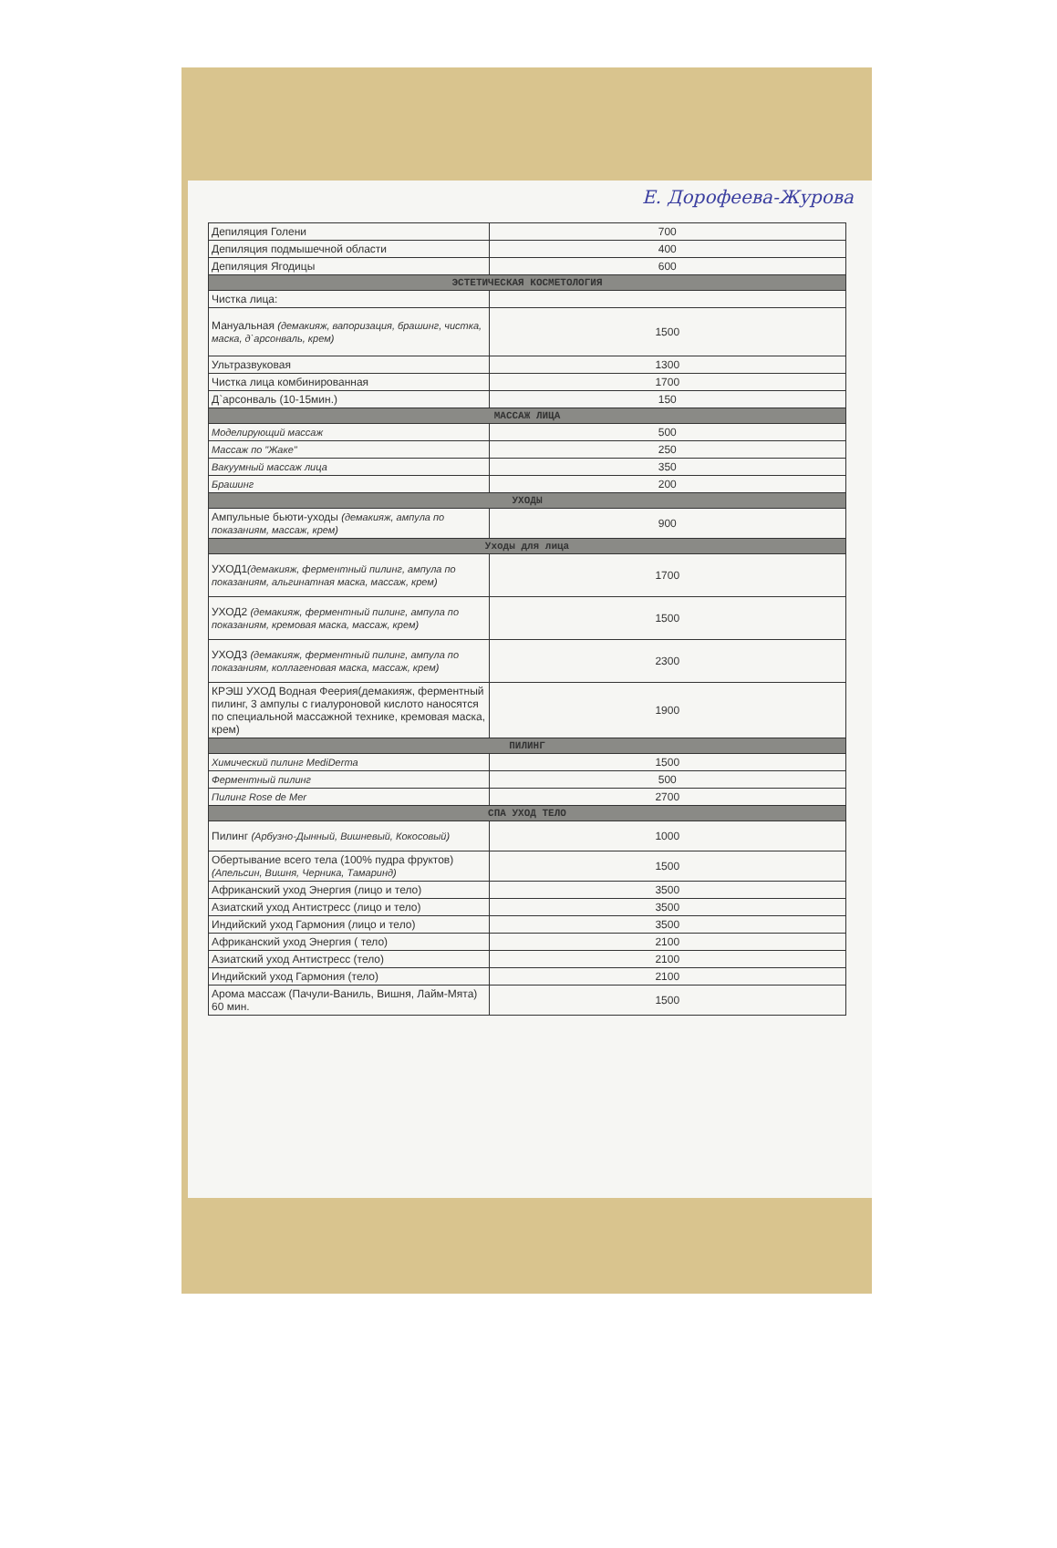Е. Дорофеева-Журова
| Депиляция Голени | 700 |
| Депиляция подмышечной области | 400 |
| Депиляция Ягодицы | 600 |
| ЭСТЕТИЧЕСКАЯ КОСМЕТОЛОГИЯ | |
| Чистка лица: | |
| Мануальная (демакияж, вапоризация, брашинг, чистка, маска, д`арсонваль, крем) | 1500 |
| Ультразвуковая | 1300 |
| Чистка лица комбинированная | 1700 |
| Д`арсонваль (10-15мин.) | 150 |
| МАССАЖ ЛИЦА | |
| Моделирующий массаж | 500 |
| Массаж по "Жаке" | 250 |
| Вакуумный массаж лица | 350 |
| Брашинг | 200 |
| УХОДЫ | |
| Ампульные бьюти-уходы (демакияж, ампула по показаниям, массаж, крем) | 900 |
| Уходы для лица | |
| УХОД1 (демакияж, ферментный пилинг, ампула по показаниям, альгинатная маска, массаж, крем) | 1700 |
| УХОД2 (демакияж, ферментный пилинг, ампула по показаниям, кремовая маска, массаж, крем) | 1500 |
| УХОД3 (демакияж, ферментный пилинг, ампула по показаниям, коллагеновая маска, массаж, крем) | 2300 |
| КРЭШ УХОД Водная Феерия(демакияж, ферментный пилинг, 3 ампулы с гиалуроновой кислото наносятся по специальной массажной технике, кремовая маска, крем) | 1900 |
| ПИЛИНГ | |
| Химический пилинг MediDerma | 1500 |
| Ферментный пилинг | 500 |
| Пилинг Rose de Mer | 2700 |
| СПА УХОД ТЕЛО | |
| Пилинг (Арбузно-Дынный, Вишневый, Кокосовый) | 1000 |
| Обертывание всего тела (100% пудра фруктов) (Апельсин, Вишня, Черника, Тамаринд) | 1500 |
| Африканский уход Энергия (лицо и тело) | 3500 |
| Азиатский уход Антистресс (лицо и тело) | 3500 |
| Индийский уход Гармония (лицо и тело) | 3500 |
| Африканский уход Энергия ( тело) | 2100 |
| Азиатский уход Антистресс (тело) | 2100 |
| Индийский уход Гармония (тело) | 2100 |
| Арома массаж (Пачули-Ваниль, Вишня, Лайм-Мята) 60 мин. | 1500 |